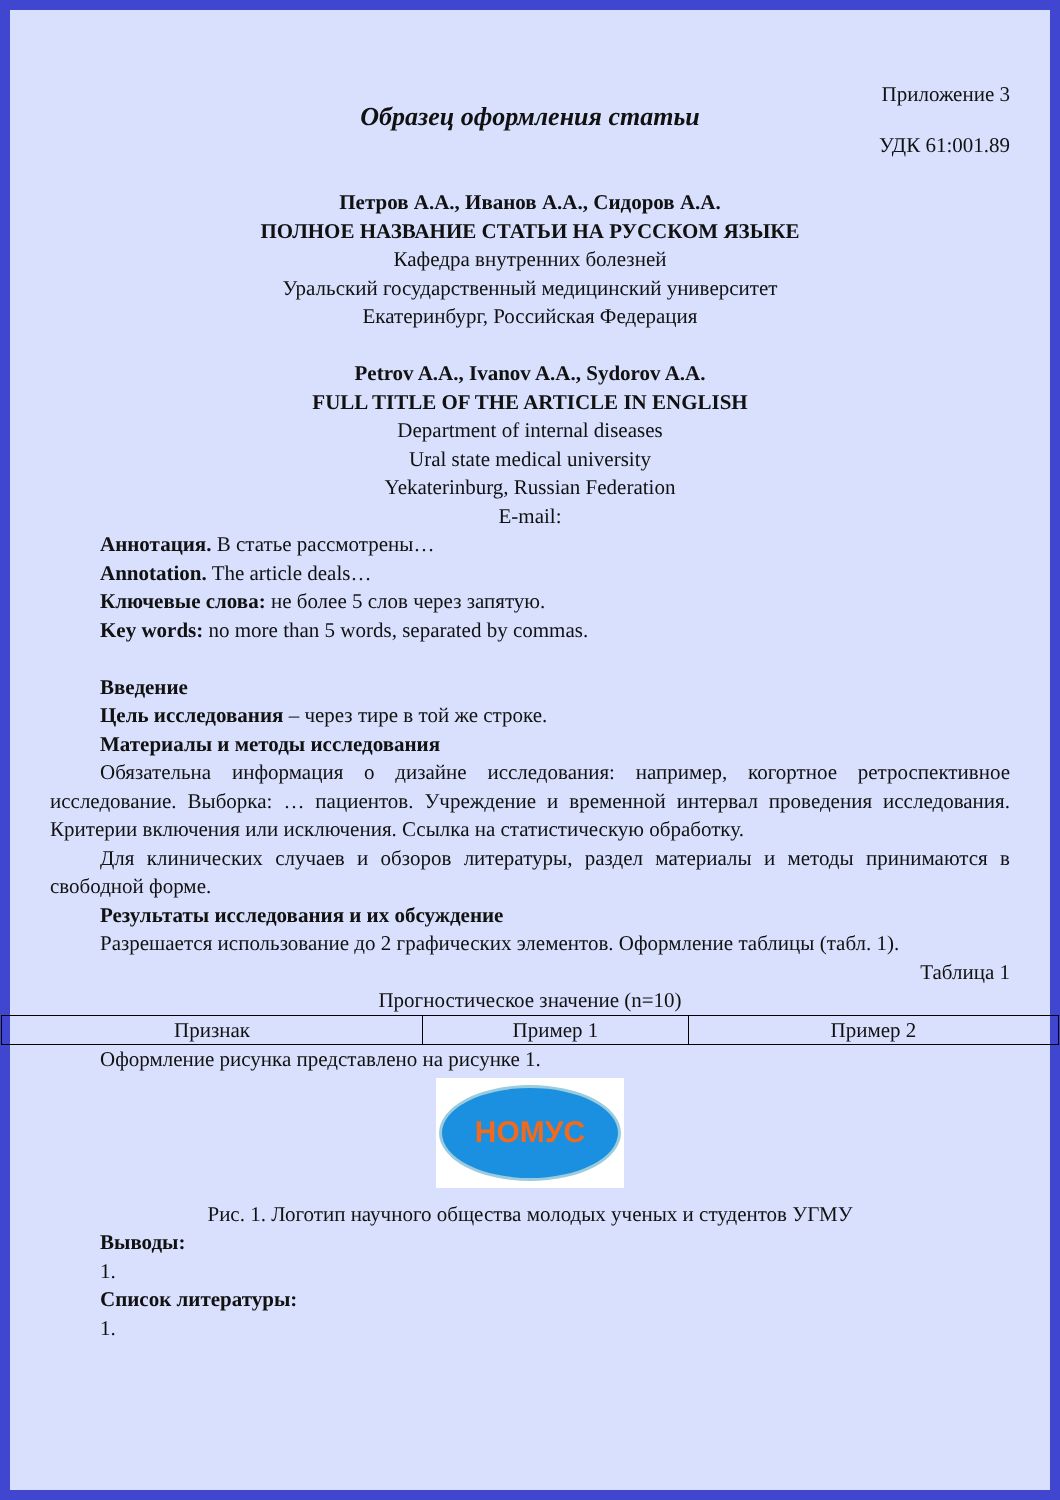Приложение 3
Образец оформления статьи
УДК 61:001.89
Петров А.А., Иванов А.А., Сидоров А.А.
ПОЛНОЕ НАЗВАНИЕ СТАТЬИ НА РУССКОМ ЯЗЫКЕ
Кафедра внутренних болезней
Уральский государственный медицинский университет
Екатеринбург, Российская Федерация
Petrov A.A., Ivanov A.A., Sydorov A.A.
FULL TITLE OF THE ARTICLE IN ENGLISH
Department of internal diseases
Ural state medical university
Yekaterinburg, Russian Federation
E-mail:
Аннотация. В статье рассмотрены…
Annotation. The article deals…
Ключевые слова: не более 5 слов через запятую.
Key words: no more than 5 words, separated by commas.
Введение
Цель исследования – через тире в той же строке.
Материалы и методы исследования
Обязательна информация о дизайне исследования: например, когортное ретроспективное исследование. Выборка: … пациентов. Учреждение и временной интервал проведения исследования. Критерии включения или исключения. Ссылка на статистическую обработку.
Для клинических случаев и обзоров литературы, раздел материалы и методы принимаются в свободной форме.
Результаты исследования и их обсуждение
Разрешается использование до 2 графических элементов. Оформление таблицы (табл. 1).
Таблица 1
Прогностическое значение (n=10)
| Признак | Пример 1 | Пример 2 |
Оформление рисунка представлено на рисунке 1.
НОМУС
Рис. 1. Логотип научного общества молодых ученых и студентов УГМУ
Выводы:
1.
Список литературы:
1.